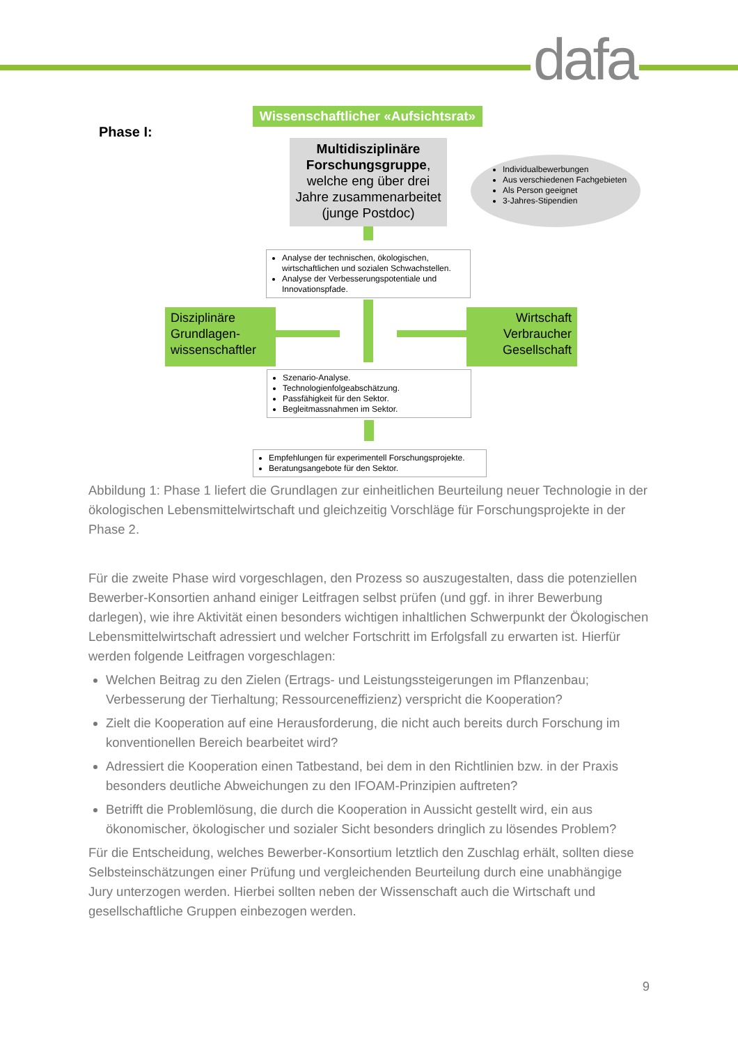dafa
Phase I:
Wissenschaftlicher «Aufsichtsrat»
Multidisziplinäre Forschungsgruppe, welche eng über drei Jahre zusammenarbeitet (junge Postdoc)
Individualbewerbungen
Aus verschiedenen Fachgebieten
Als Person geeignet
3-Jahres-Stipendien
Analyse der technischen, ökologischen, wirtschaftlichen und sozialen Schwachstellen.
Analyse der Verbesserungspotentiale und Innovationspfade.
Disziplinäre Grundlagen-wissenschaftler
Wirtschaft Verbraucher Gesellschaft
Szenario-Analyse.
Technologienfolgeabschätzung.
Passfähigkeit für den Sektor.
Begleitmassnahmen im Sektor.
Empfehlungen für experimentell Forschungsprojekte.
Beratungsangebote für den Sektor.
Abbildung 1: Phase 1 liefert die Grundlagen zur einheitlichen Beurteilung neuer Technologie in der ökologischen Lebensmittelwirtschaft und gleichzeitig Vorschläge für Forschungsprojekte in der Phase 2.
Für die zweite Phase wird vorgeschlagen, den Prozess so auszugestalten, dass die potenziellen Bewerber-Konsortien anhand einiger Leitfragen selbst prüfen (und ggf. in ihrer Bewerbung darlegen), wie ihre Aktivität einen besonders wichtigen inhaltlichen Schwerpunkt der Ökologischen Lebensmittelwirtschaft adressiert und welcher Fortschritt im Erfolgsfall zu erwarten ist. Hierfür werden folgende Leitfragen vorgeschlagen:
Welchen Beitrag zu den Zielen (Ertrags- und Leistungssteigerungen im Pflanzenbau; Verbesserung der Tierhaltung; Ressourceneffizienz) verspricht die Kooperation?
Zielt die Kooperation auf eine Herausforderung, die nicht auch bereits durch Forschung im konventionellen Bereich bearbeitet wird?
Adressiert die Kooperation einen Tatbestand, bei dem in den Richtlinien bzw. in der Praxis besonders deutliche Abweichungen zu den IFOAM-Prinzipien auftreten?
Betrifft die Problemlösung, die durch die Kooperation in Aussicht gestellt wird, ein aus ökonomischer, ökologischer und sozialer Sicht besonders dringlich zu lösendes Problem?
Für die Entscheidung, welches Bewerber-Konsortium letztlich den Zuschlag erhält, sollten diese Selbsteinschätzungen einer Prüfung und vergleichenden Beurteilung durch eine unabhängige Jury unterzogen werden. Hierbei sollten neben der Wissenschaft auch die Wirtschaft und gesellschaftliche Gruppen einbezogen werden.
9